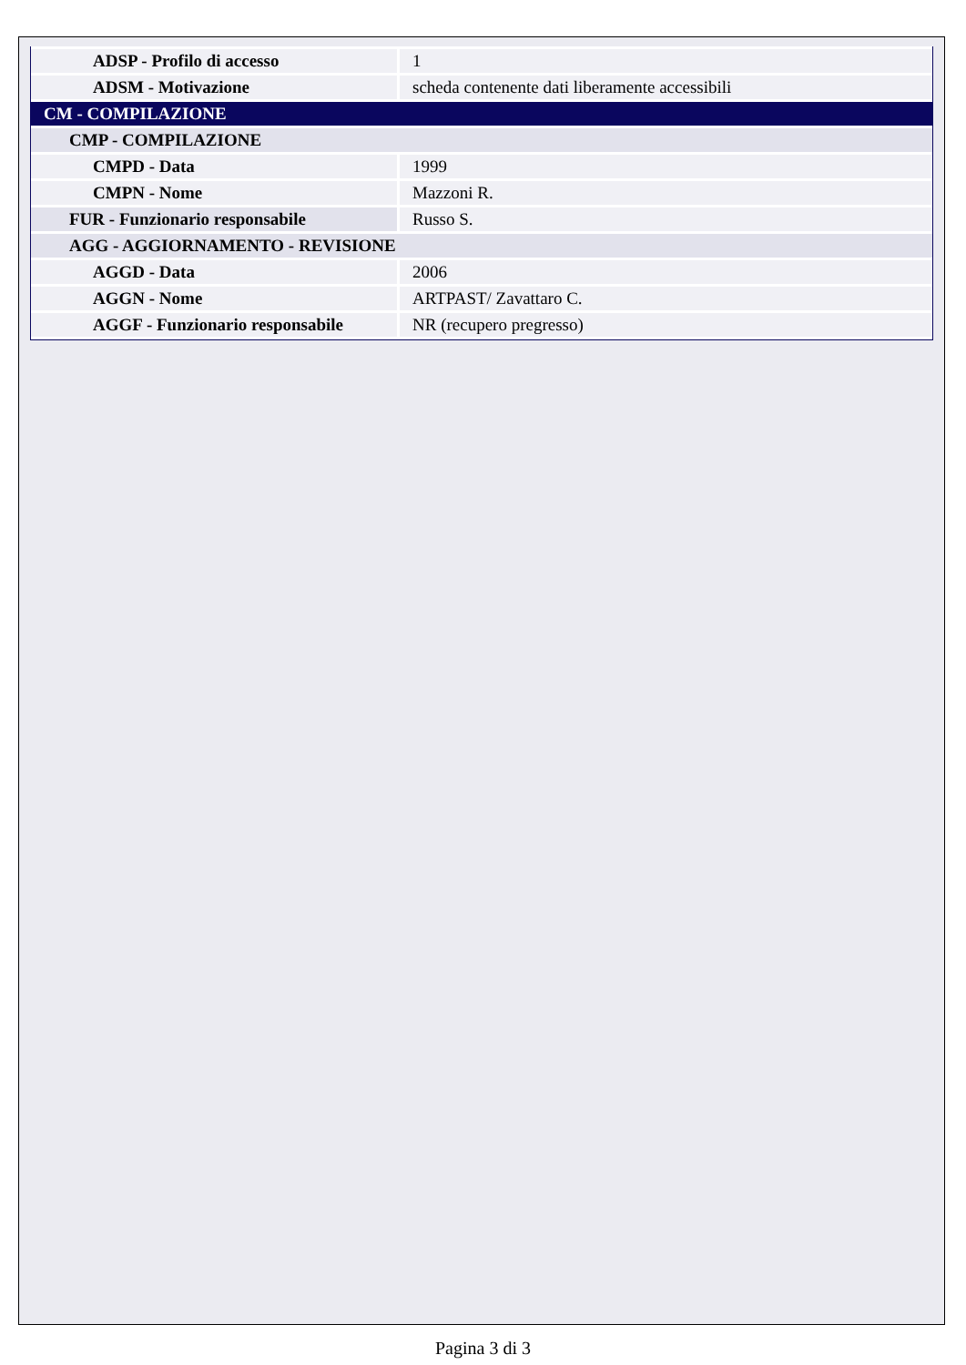| ADSP - Profilo di accesso | 1 |
| ADSM - Motivazione | scheda contenente dati liberamente accessibili |
| CM - COMPILAZIONE | |
| CMP - COMPILAZIONE | |
| CMPD - Data | 1999 |
| CMPN - Nome | Mazzoni R. |
| FUR - Funzionario responsabile | Russo S. |
| AGG - AGGIORNAMENTO - REVISIONE | |
| AGGD - Data | 2006 |
| AGGN - Nome | ARTPAST/ Zavattaro C. |
| AGGF - Funzionario responsabile | NR (recupero pregresso) |
Pagina 3 di 3